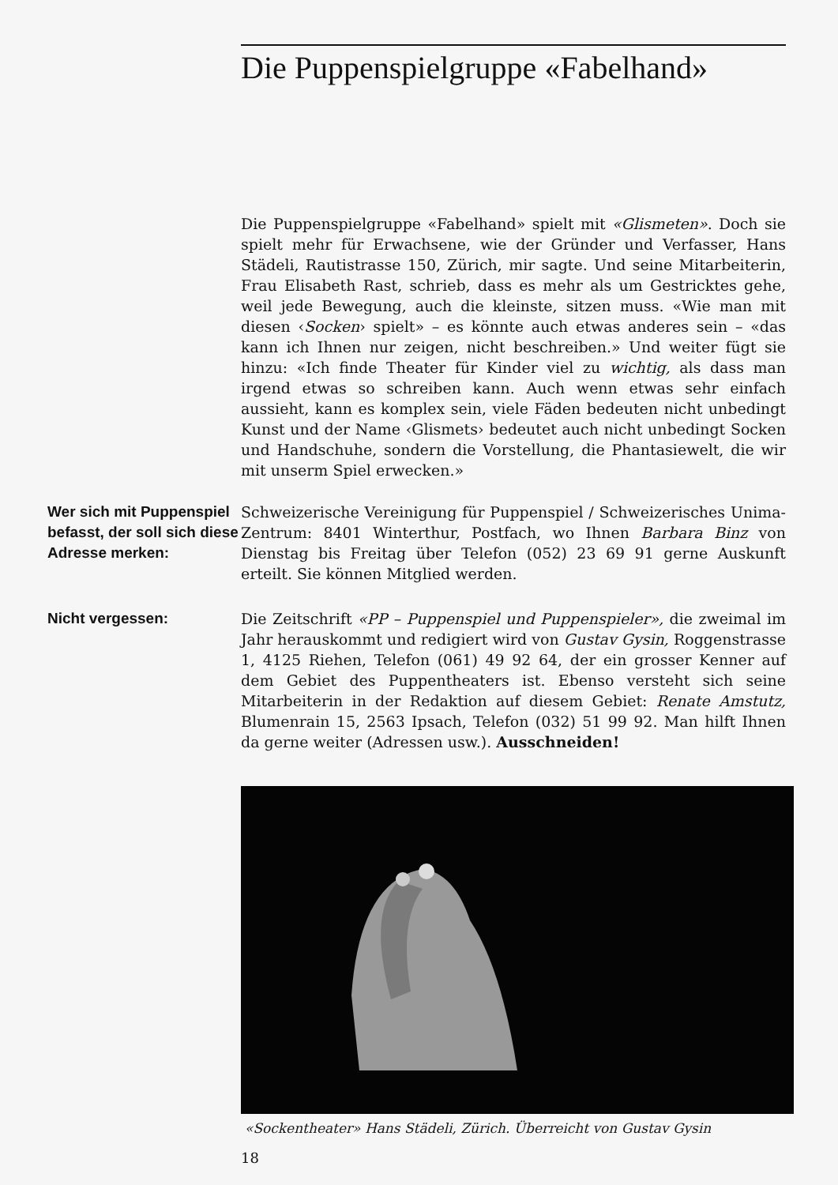Die Puppenspielgruppe «Fabelhand»
Die Puppenspielgruppe «Fabelhand» spielt mit «Glismeten». Doch sie spielt mehr für Erwachsene, wie der Gründer und Verfasser, Hans Städeli, Rautistrasse 150, Zürich, mir sagte. Und seine Mitarbeiterin, Frau Elisabeth Rast, schrieb, dass es mehr als um Gestricktes gehe, weil jede Bewegung, auch die kleinste, sitzen muss. «Wie man mit diesen ‹Socken› spielt» – es könnte auch etwas anderes sein – «das kann ich Ihnen nur zeigen, nicht beschreiben.» Und weiter fügt sie hinzu: «Ich finde Theater für Kinder viel zu wichtig, als dass man irgend etwas so schreiben kann. Auch wenn etwas sehr einfach aussieht, kann es komplex sein, viele Fäden bedeuten nicht unbedingt Kunst und der Name ‹Glismets› bedeutet auch nicht unbedingt Socken und Handschuhe, sondern die Vorstellung, die Phantasiewelt, die wir mit unserm Spiel erwecken.»
Wer sich mit Puppenspiel befasst, der soll sich diese Adresse merken:
Schweizerische Vereinigung für Puppenspiel / Schweizerisches Unima-Zentrum: 8401 Winterthur, Postfach, wo Ihnen Barbara Binz von Dienstag bis Freitag über Telefon (052) 23 69 91 gerne Auskunft erteilt. Sie können Mitglied werden.
Nicht vergessen: Die Zeitschrift «PP – Puppenspiel und Puppenspieler», die zweimal im Jahr herauskommt und redigiert wird von Gustav Gysin, Roggenstrasse 1, 4125 Riehen, Telefon (061) 49 92 64, der ein grosser Kenner auf dem Gebiet des Puppentheaters ist. Ebenso versteht sich seine Mitarbeiterin in der Redaktion auf diesem Gebiet: Renate Amstutz, Blumenrain 15, 2563 Ipsach, Telefon (032) 51 99 92. Man hilft Ihnen da gerne weiter (Adressen usw.). Ausschneiden!
«Sockentheater» Hans Städeli, Zürich. Überreicht von Gustav Gysin
18